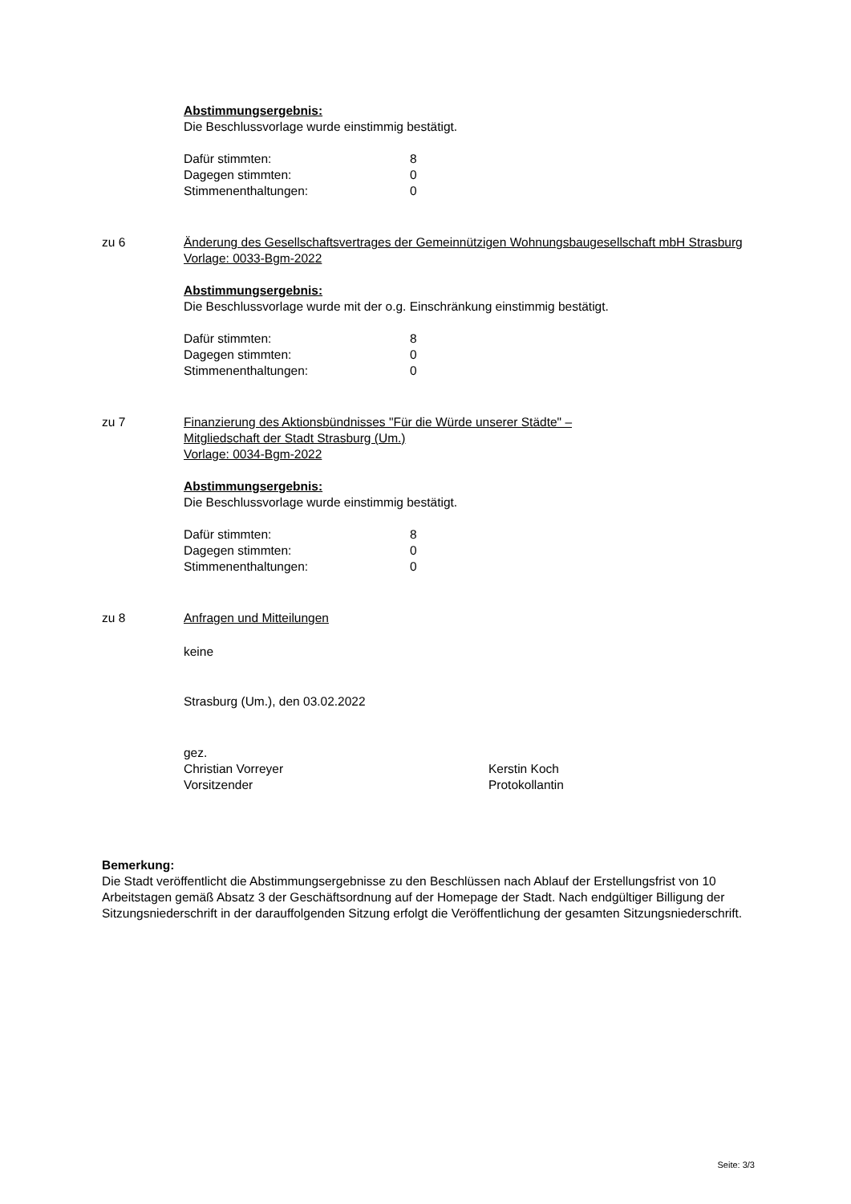Abstimmungsergebnis:
Die Beschlussvorlage wurde einstimmig bestätigt.
| Dafür stimmten: | 8 |
| Dagegen stimmten: | 0 |
| Stimmenenthaltungen: | 0 |
zu 6 Änderung des Gesellschaftsvertrages der Gemeinnützigen Wohnungsbaugesellschaft mbH Strasburg
Vorlage: 0033-Bgm-2022
Abstimmungsergebnis:
Die Beschlussvorlage wurde mit der o.g. Einschränkung einstimmig bestätigt.
| Dafür stimmten: | 8 |
| Dagegen stimmten: | 0 |
| Stimmenenthaltungen: | 0 |
zu 7 Finanzierung des Aktionsbündnisses "Für die Würde unserer Städte" –
Mitgliedschaft der Stadt Strasburg (Um.)
Vorlage: 0034-Bgm-2022
Abstimmungsergebnis:
Die Beschlussvorlage wurde einstimmig bestätigt.
| Dafür stimmten: | 8 |
| Dagegen stimmten: | 0 |
| Stimmenenthaltungen: | 0 |
zu 8 Anfragen und Mitteilungen
keine
Strasburg (Um.), den 03.02.2022
gez.
Christian Vorreyer
Vorsitzender
Kerstin Koch
Protokollantin
Bemerkung:
Die Stadt veröffentlicht die Abstimmungsergebnisse zu den Beschlüssen nach Ablauf der Erstellungsfrist von 10 Arbeitstagen gemäß Absatz 3 der Geschäftsordnung auf der Homepage der Stadt. Nach endgültiger Billigung der Sitzungsniederschrift in der darauffolgenden Sitzung erfolgt die Veröffentlichung der gesamten Sitzungsniederschrift.
Seite: 3/3